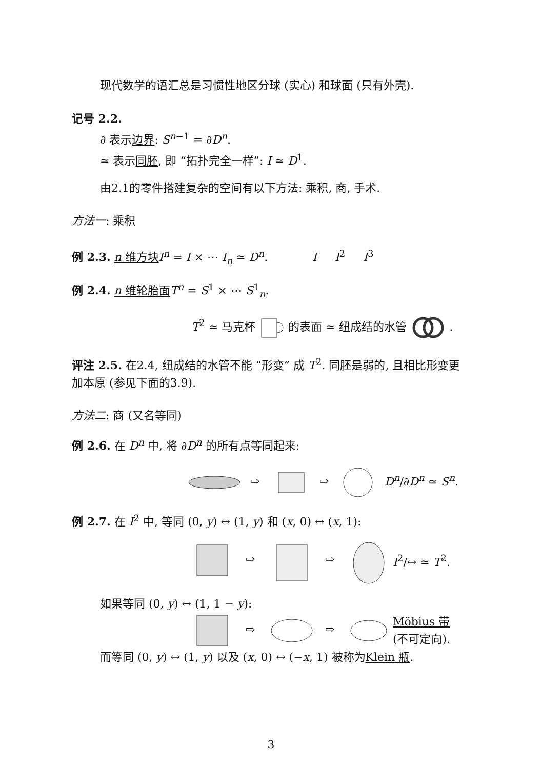现代数学的语汇总是习惯性地区分球 (实心) 和球面 (只有外壳).
记号 2.2.
∂ 表示边界: S<sup>n−1</sup> = ∂D<sup>n</sup>.
≃ 表示同胚, 即 “拓扑完全一样”: I ≃ D<sup>1</sup>.
由2.1的零件搭建复杂的空间有以下方法: 乘积, 商, 手术.
方法一: 乘积
例 2.3. n 维方块 I<sup>n</sup> = I × ⋯ I<sub>n</sub> ≃ D<sup>n</sup>. I I<sup>2</sup> I<sup>3</sup>
例 2.4. n 维轮胎面 T<sup>n</sup> = S<sup>1</sup> × ⋯ S<sup>1</sup><sub>n</sub>.
T<sup>2</sup> ≃ 马克杯 的表面 ≃ 纽成结的水管 .
评注 2.5. 在2.4, 纽成结的水管不能 “形变” 成 T<sup>2</sup>. 同胚是弱的, 且相比形变更加本原 (参见下面的3.9).
方法二: 商 (又名等同)
例 2.6. 在 D<sup>n</sup> 中, 将 ∂D<sup>n</sup> 的所有点等同起来:
⇨
⇨
D<sup>n</sup>/∂D<sup>n</sup> ≃ S<sup>n</sup>.
例 2.7. 在 I<sup>2</sup> 中, 等同 (0, y) ↔ (1, y) 和 (x, 0) ↔ (x, 1):
⇨
⇨
I<sup>2</sup>/↔ ≃ T<sup>2</sup>.
如果等同 (0, y) ↔ (1, 1 − y):
⇨
⇨
Möbius 带
(不可定向).
而等同 (0, y) ↔ (1, y) 以及 (x, 0) ↔ (−x, 1) 被称为Klein 瓶.
3